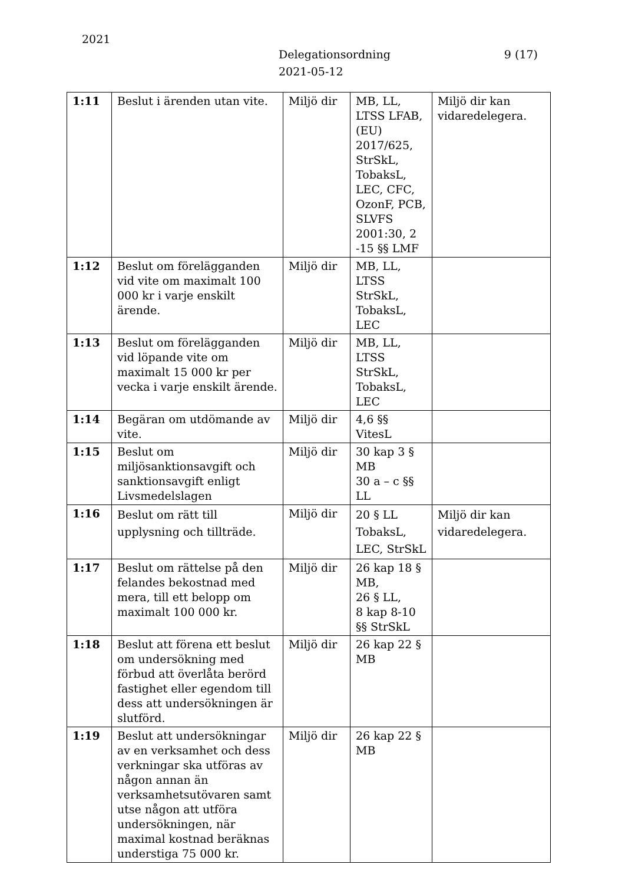2021
Delegationsordning
2021-05-12
9 (17)
| 1:11 | Beslut i ärenden utan vite. | Miljö dir | MB, LL, LTSS LFAB, (EU) 2017/625, StrSkL, TobaksL, LEC, CFC, OzonF, PCB, SLVFS 2001:30, 2 -15 §§ LMF | Miljö dir kan vidaredelegera. |
| 1:12 | Beslut om förelägganden vid vite om maximalt 100 000 kr i varje enskilt ärende. | Miljö dir | MB, LL, LTSS StrSkL, TobaksL, LEC | |
| 1:13 | Beslut om förelägganden vid löpande vite om maximalt 15 000 kr per vecka i varje enskilt ärende. | Miljö dir | MB, LL, LTSS StrSkL, TobaksL, LEC | |
| 1:14 | Begäran om utdömande av vite. | Miljö dir | 4,6 §§ VitesL | |
| 1:15 | Beslut om miljösanktionsavgift och sanktionsavgift enligt Livsmedelslagen | Miljö dir | 30 kap 3 § MB 30 a – c §§ LL | |
| 1:16 | Beslut om rätt till upplysning och tillträde. | Miljö dir | 20 § LL TobaksL, LEC, StrSkL | Miljö dir kan vidaredelegera. |
| 1:17 | Beslut om rättelse på den felandes bekostnad med mera, till ett belopp om maximalt 100 000 kr. | Miljö dir | 26 kap 18 § MB, 26 § LL, 8 kap 8-10 §§ StrSkL | |
| 1:18 | Beslut att förena ett beslut om undersökning med förbud att överlåta berörd fastighet eller egendom till dess att undersökningen är slutförd. | Miljö dir | 26 kap 22 § MB | |
| 1:19 | Beslut att undersökningar av en verksamhet och dess verkningar ska utföras av någon annan än verksamhetsutövaren samt utse någon att utföra undersökningen, när maximal kostnad beräknas understiga 75 000 kr. | Miljö dir | 26 kap 22 § MB | |